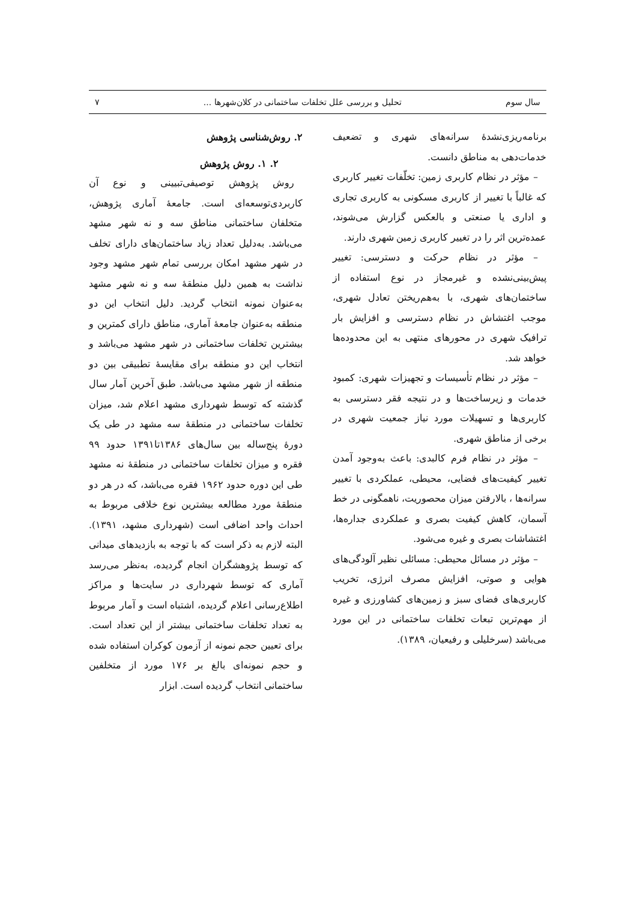سال سوم تحلیل و بررسی علل تخلفات ساختمانی در کلان‌شهرها ... ۷
برنامه‌ریزی‌نشدهٔ سرانه‌های شهری و تضعیف خدمات‌دهی به مناطق دانست.
– مؤثر در نظام کاربری زمین: تخلّفات تغییر کاربری که غالباً با تغییر از کاربری مسکونی به کاربری تجاری و اداری یا صنعتی و بالعکس گزارش می‌شوند، عمده‌ترین اثر را در تغییر کاربری زمین شهری دارند.
– مؤثر در نظام حرکت و دسترسی: تغییر پیش‌بینی‌نشده و غیرمجاز در نوع استفاده از ساختمان‌های شهری، با به‌هم‌ریختن تعادل شهری، موجب اغتشاش در نظام دسترسی و افزایش بار ترافیک شهری در محورهای منتهی به این محدوده‌ها خواهد شد.
– مؤثر در نظام تأسیسات و تجهیزات شهری: کمبود خدمات و زیرساخت‌ها و در نتیجه فقر دسترسی به کاربری‌ها و تسهیلات مورد نیاز جمعیت شهری در برخی از مناطق شهری.
– مؤثر در نظام فرم کالبدی: باعث به‌وجود آمدن تغییر کیفیت‌های فضایی، محیطی، عملکردی با تغییر سرانه‌ها ، بالارفتن میزان محصوریت، ناهمگونی در خط آسمان، کاهش کیفیت بصری و عملکردی جداره‌ها، اغتشاشات بصری و غیره می‌شود.
– مؤثر در مسائل محیطی: مسائلی نظیر آلودگی‌های هوایی و صوتی، افزایش مصرف انرژی، تخریب کاربری‌های فضای سبز و زمین‌های کشاورزی و غیره از مهم‌ترین تبعات تخلفات ساختمانی در این مورد می‌باشد (سرخلیلی و رفیعیان، ۱۳۸۹).
۲. روش‌شناسی پژوهش
۲. ۱. روش پژوهش
روش پژوهش توصیفی‌تبیینی و نوع آن کاربردی‌توسعه‌ای است. جامعهٔ آماری پژوهش، متخلفان ساختمانی مناطق سه و نه شهر مشهد می‌باشد. به‌دلیل تعداد زیاد ساختمان‌های دارای تخلف در شهر مشهد امکان بررسی تمام شهر مشهد وجود نداشت به همین دلیل منطقهٔ سه و نه شهر مشهد به‌عنوان نمونه انتخاب گردید. دلیل انتخاب این دو منطقه به‌عنوان جامعهٔ آماری، مناطق دارای کمترین و بیشترین تخلفات ساختمانی در شهر مشهد می‌باشد و انتخاب این دو منطقه برای مقایسهٔ تطبیقی بین دو منطقه از شهر مشهد می‌باشد. طبق آخرین آمار سال گذشته که توسط شهرداری مشهد اعلام شد، میزان تخلفات ساختمانی در منطقهٔ سه مشهد در طی یک دورهٔ پنج‌ساله بین سال‌های ۱۳۸۶تا۱۳۹۱ حدود ۹۹ فقره و میزان تخلفات ساختمانی در منطقهٔ نه مشهد طی این دوره حدود ۱۹۶۲ فقره می‌باشد، که در هر دو منطقهٔ مورد مطالعه بیشترین نوع خلافی مربوط به احداث واحد اضافی است (شهرداری مشهد، ۱۳۹۱). البته لازم به ذکر است که با توجه به بازدیدهای میدانی که توسط پژوهشگران انجام گردیده، به‌نظر می‌رسد آماری که توسط شهرداری در سایت‌ها و مراکز اطلاع‌رسانی اعلام گردیده، اشتباه است و آمار مربوط به تعداد تخلفات ساختمانی بیشتر از این تعداد است. برای تعیین حجم نمونه از آزمون کوکران استفاده شده و حجم نمونه‌ای بالغ بر ۱۷۶ مورد از متخلفین ساختمانی انتخاب گردیده است. ابزار